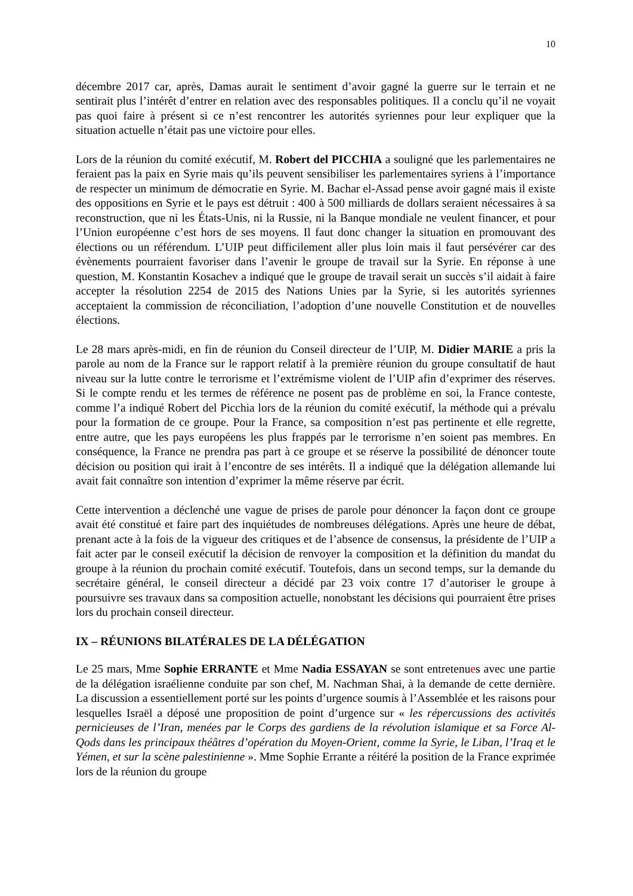10
décembre 2017 car, après, Damas aurait le sentiment d’avoir gagné la guerre sur le terrain et ne sentirait plus l’intérêt d’entrer en relation avec des responsables politiques. Il a conclu qu’il ne voyait pas quoi faire à présent si ce n’est rencontrer les autorités syriennes pour leur expliquer que la situation actuelle n’était pas une victoire pour elles.
Lors de la réunion du comité exécutif, M. Robert del PICCHIA a souligné que les parlementaires ne feraient pas la paix en Syrie mais qu’ils peuvent sensibiliser les parlementaires syriens à l’importance de respecter un minimum de démocratie en Syrie. M. Bachar el-Assad pense avoir gagné mais il existe des oppositions en Syrie et le pays est détruit : 400 à 500 milliards de dollars seraient nécessaires à sa reconstruction, que ni les États-Unis, ni la Russie, ni la Banque mondiale ne veulent financer, et pour l’Union européenne c’est hors de ses moyens. Il faut donc changer la situation en promouvant des élections ou un référendum. L’UIP peut difficilement aller plus loin mais il faut persévérer car des évènements pourraient favoriser dans l’avenir le groupe de travail sur la Syrie. En réponse à une question, M. Konstantin Kosachev a indiqué que le groupe de travail serait un succès s’il aidait à faire accepter la résolution 2254 de 2015 des Nations Unies par la Syrie, si les autorités syriennes acceptaient la commission de réconciliation, l’adoption d’une nouvelle Constitution et de nouvelles élections.
Le 28 mars après-midi, en fin de réunion du Conseil directeur de l’UIP, M. Didier MARIE a pris la parole au nom de la France sur le rapport relatif à la première réunion du groupe consultatif de haut niveau sur la lutte contre le terrorisme et l’extrémisme violent de l’UIP afin d’exprimer des réserves. Si le compte rendu et les termes de référence ne posent pas de problème en soi, la France conteste, comme l’a indiqué Robert del Picchia lors de la réunion du comité exécutif, la méthode qui a prévalu pour la formation de ce groupe. Pour la France, sa composition n’est pas pertinente et elle regrette, entre autre, que les pays européens les plus frappés par le terrorisme n’en soient pas membres. En conséquence, la France ne prendra pas part à ce groupe et se réserve la possibilité de dénoncer toute décision ou position qui irait à l’encontre de ses intérêts. Il a indiqué que la délégation allemande lui avait fait connaître son intention d’exprimer la même réserve par écrit.
Cette intervention a déclenché une vague de prises de parole pour dénoncer la façon dont ce groupe avait été constitué et faire part des inquiétudes de nombreuses délégations. Après une heure de débat, prenant acte à la fois de la vigueur des critiques et de l’absence de consensus, la présidente de l’UIP a fait acter par le conseil exécutif la décision de renvoyer la composition et la définition du mandat du groupe à la réunion du prochain comité exécutif. Toutefois, dans un second temps, sur la demande du secrétaire général, le conseil directeur a décidé par 23 voix contre 17 d’autoriser le groupe à poursuivre ses travaux dans sa composition actuelle, nonobstant les décisions qui pourraient être prises lors du prochain conseil directeur.
IX – RÉUNIONS BILATÉRALES DE LA DÉLÉGATION
Le 25 mars, Mme Sophie ERRANTE et Mme Nadia ESSAYAN se sont entretenues avec une partie de la délégation israélienne conduite par son chef, M. Nachman Shai, à la demande de cette dernière. La discussion a essentiellement porté sur les points d’urgence soumis à l’Assemblée et les raisons pour lesquelles Israël a déposé une proposition de point d’urgence sur « les répercussions des activités pernicieuses de l’Iran, menées par le Corps des gardiens de la révolution islamique et sa Force Al-Qods dans les principaux théâtres d’opération du Moyen-Orient, comme la Syrie, le Liban, l’Iraq et le Yémen, et sur la scène palestinienne ». Mme Sophie Errante a réitéré la position de la France exprimée lors de la réunion du groupe